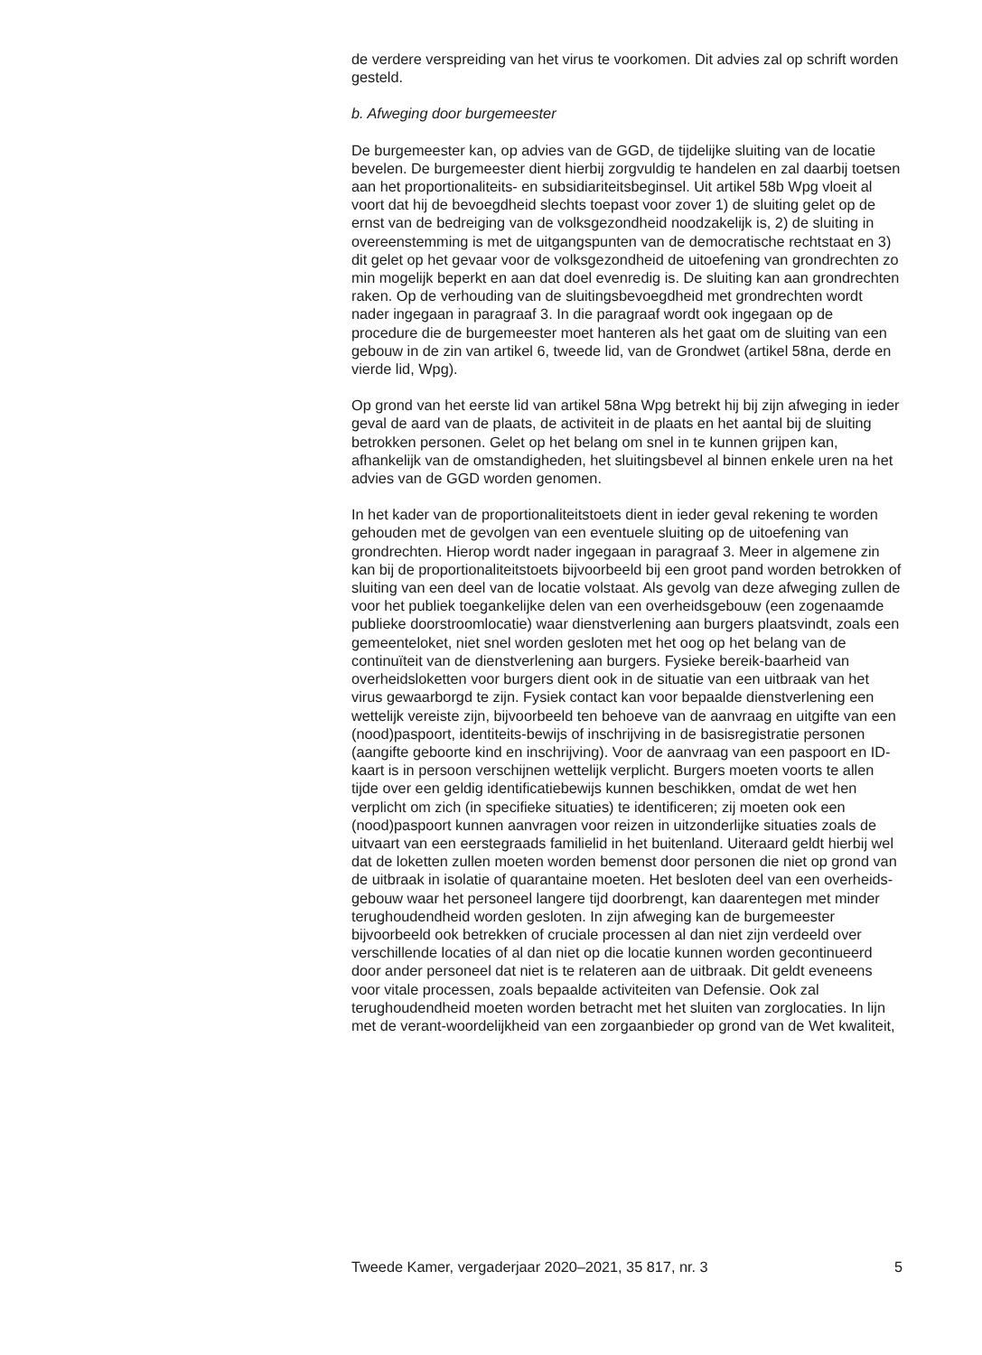de verdere verspreiding van het virus te voorkomen. Dit advies zal op schrift worden gesteld.
b. Afweging door burgemeester
De burgemeester kan, op advies van de GGD, de tijdelijke sluiting van de locatie bevelen. De burgemeester dient hierbij zorgvuldig te handelen en zal daarbij toetsen aan het proportionaliteits- en subsidiariteitsbeginsel. Uit artikel 58b Wpg vloeit al voort dat hij de bevoegdheid slechts toepast voor zover 1) de sluiting gelet op de ernst van de bedreiging van de volksgezondheid noodzakelijk is, 2) de sluiting in overeenstemming is met de uitgangspunten van de democratische rechtstaat en 3) dit gelet op het gevaar voor de volksgezondheid de uitoefening van grondrechten zo min mogelijk beperkt en aan dat doel evenredig is. De sluiting kan aan grondrechten raken. Op de verhouding van de sluitingsbevoegdheid met grondrechten wordt nader ingegaan in paragraaf 3. In die paragraaf wordt ook ingegaan op de procedure die de burgemeester moet hanteren als het gaat om de sluiting van een gebouw in de zin van artikel 6, tweede lid, van de Grondwet (artikel 58na, derde en vierde lid, Wpg).
Op grond van het eerste lid van artikel 58na Wpg betrekt hij bij zijn afweging in ieder geval de aard van de plaats, de activiteit in de plaats en het aantal bij de sluiting betrokken personen. Gelet op het belang om snel in te kunnen grijpen kan, afhankelijk van de omstandigheden, het sluitingsbevel al binnen enkele uren na het advies van de GGD worden genomen.
In het kader van de proportionaliteitstoets dient in ieder geval rekening te worden gehouden met de gevolgen van een eventuele sluiting op de uitoefening van grondrechten. Hierop wordt nader ingegaan in paragraaf 3. Meer in algemene zin kan bij de proportionaliteitstoets bijvoorbeeld bij een groot pand worden betrokken of sluiting van een deel van de locatie volstaat. Als gevolg van deze afweging zullen de voor het publiek toegankelijke delen van een overheidsgebouw (een zogenaamde publieke doorstroomlocatie) waar dienstverlening aan burgers plaatsvindt, zoals een gemeenteloket, niet snel worden gesloten met het oog op het belang van de continuïteit van de dienstverlening aan burgers. Fysieke bereik-baarheid van overheidsloketten voor burgers dient ook in de situatie van een uitbraak van het virus gewaarborgd te zijn. Fysiek contact kan voor bepaalde dienstverlening een wettelijk vereiste zijn, bijvoorbeeld ten behoeve van de aanvraag en uitgifte van een (nood)paspoort, identiteits-bewijs of inschrijving in de basisregistratie personen (aangifte geboorte kind en inschrijving). Voor de aanvraag van een paspoort en ID-kaart is in persoon verschijnen wettelijk verplicht. Burgers moeten voorts te allen tijde over een geldig identificatiebewijs kunnen beschikken, omdat de wet hen verplicht om zich (in specifieke situaties) te identificeren; zij moeten ook een (nood)paspoort kunnen aanvragen voor reizen in uitzonderlijke situaties zoals de uitvaart van een eerstegraads familielid in het buitenland. Uiteraard geldt hierbij wel dat de loketten zullen moeten worden bemenst door personen die niet op grond van de uitbraak in isolatie of quarantaine moeten. Het besloten deel van een overheids-gebouw waar het personeel langere tijd doorbrengt, kan daarentegen met minder terughoudendheid worden gesloten. In zijn afweging kan de burgemeester bijvoorbeeld ook betrekken of cruciale processen al dan niet zijn verdeeld over verschillende locaties of al dan niet op die locatie kunnen worden gecontinueerd door ander personeel dat niet is te relateren aan de uitbraak. Dit geldt eveneens voor vitale processen, zoals bepaalde activiteiten van Defensie. Ook zal terughoudendheid moeten worden betracht met het sluiten van zorglocaties. In lijn met de verant-woordelijkheid van een zorgaanbieder op grond van de Wet kwaliteit,
Tweede Kamer, vergaderjaar 2020–2021, 35 817, nr. 3 5